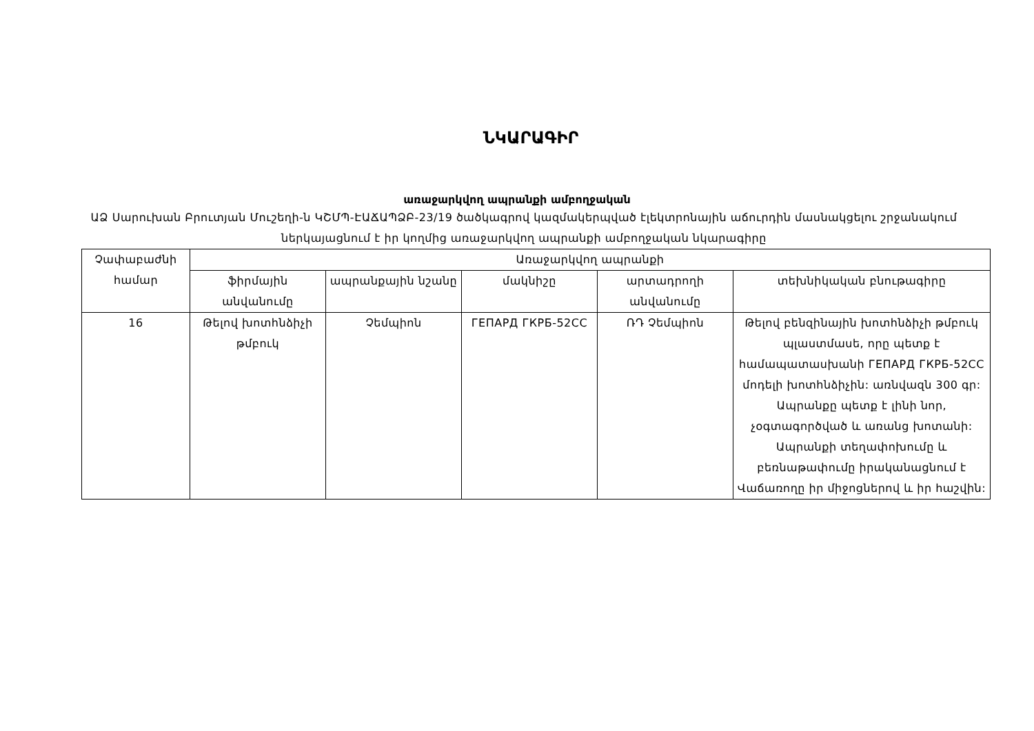ՆԿԱՐԱԳԻՐ
առաջարկվող ապրանքի ամբողջական
ԱՁ Սարուխան Բրուտյան Մուշեղի-ն ԿՇՄՊ-ԷԱՃԱՊՁԲ-23/19 ծածկագրով կազմակերպված էլեկտրոնային աճուրդին մասնակցելու շրջանակում ներկայացնում է իր կողմից առաջարկվող ապրանքի ամբողջական նկարագիրը
| Չափաբաժնի համար | Առաջարկվող ապրանքի | | | | |
| --- | --- | --- | --- | --- | --- |
| | ֆիրմային անվանումը | ապրանքային նշանը | մակնիշը | արտադրողի անվանումը | տեխնիկական բնութագիրը |
| 16 | Թելով խոտհնձիչի թմբուկ | Չեմպիոն | ГЕПАРД ГКРБ-52СС | ՌԴ Չեմպիոն | Թելով բենզինային խոտհնձիչի թմբուկ պլաստմասե, որը պետք է համապատասխանի ГЕПАРД ГКРБ-52СС մոդելի խոտհնձիչին: առնվազն 300 գր: Ապրանքը պետք է լինի նոր, չօգտագործված և առանց խոտանի: Ապրանքի տեղափոխումը և բեռնաթափումը իրականացնում է Վաճառողը իր միջոցներով և իր հաշվին: |